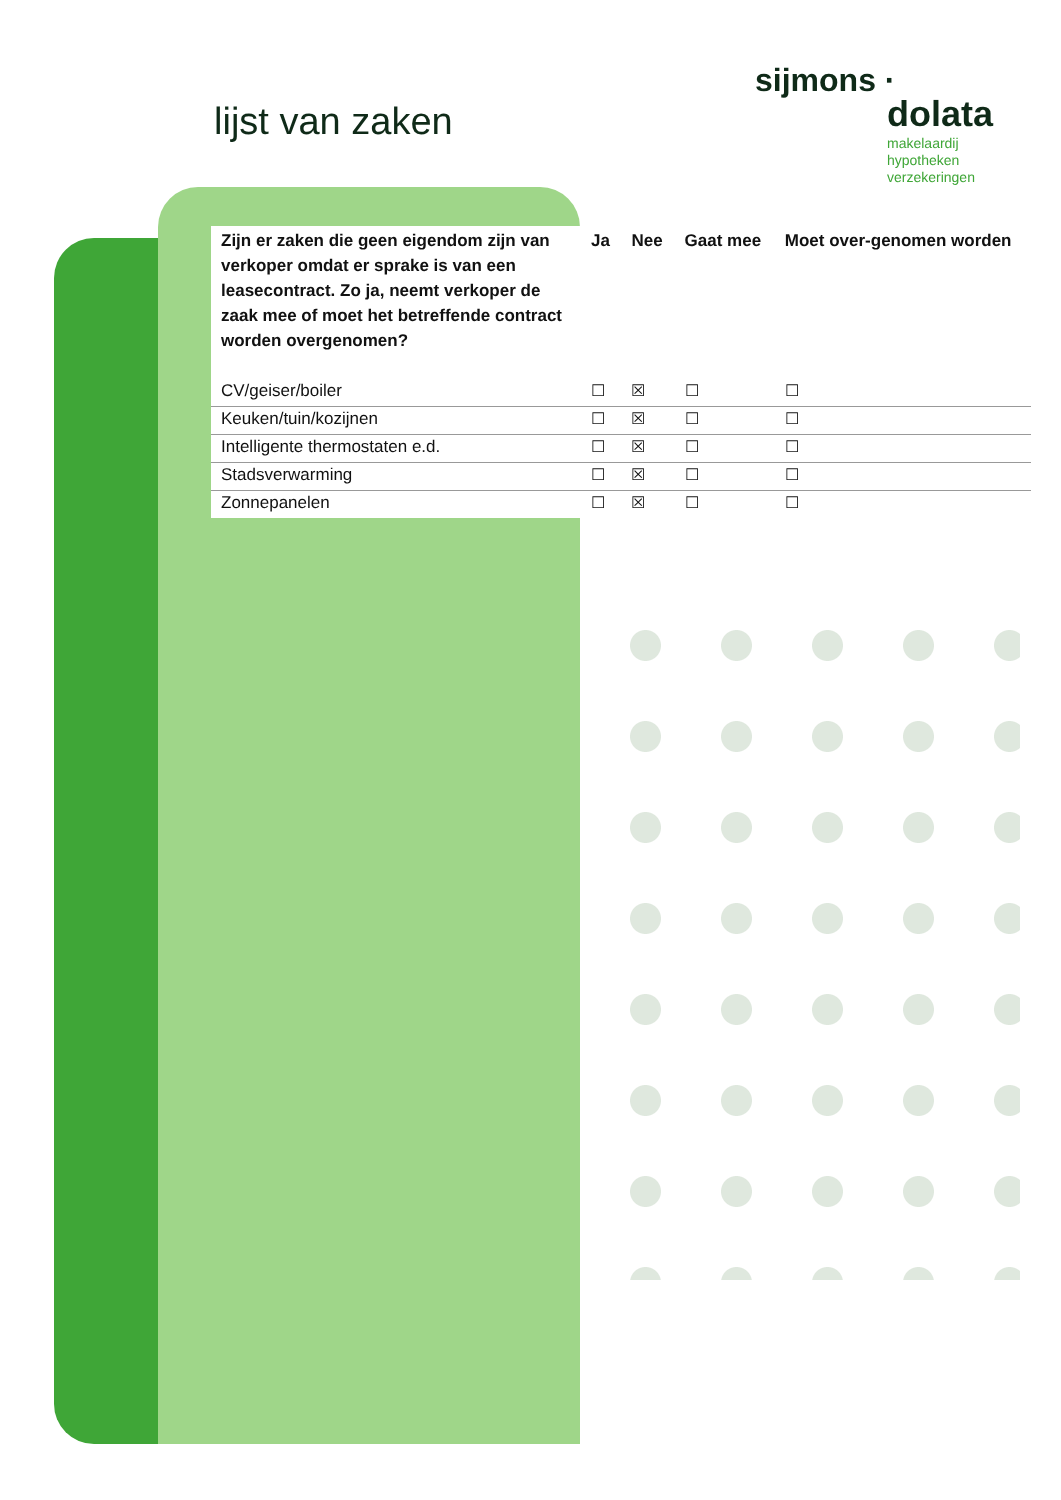lijst van zaken
sijmons ·
dolata
makelaardij
hypotheken
verzekeringen
| Zijn er zaken die geen eigendom zijn van verkoper omdat er sprake is van een leasecontract. Zo ja, neemt verkoper de zaak mee of moet het betreffende contract worden overgenomen? | Ja | Nee | Gaat mee | Moet over-genomen worden |
| --- | --- | --- | --- | --- |
| CV/geiser/boiler | ☐ | ☒ | ☐ | ☐ |
| Keuken/tuin/kozijnen | ☐ | ☒ | ☐ | ☐ |
| Intelligente thermostaten e.d. | ☐ | ☒ | ☐ | ☐ |
| Stadsverwarming | ☐ | ☒ | ☐ | ☐ |
| Zonnepanelen | ☐ | ☒ | ☐ | ☐ |